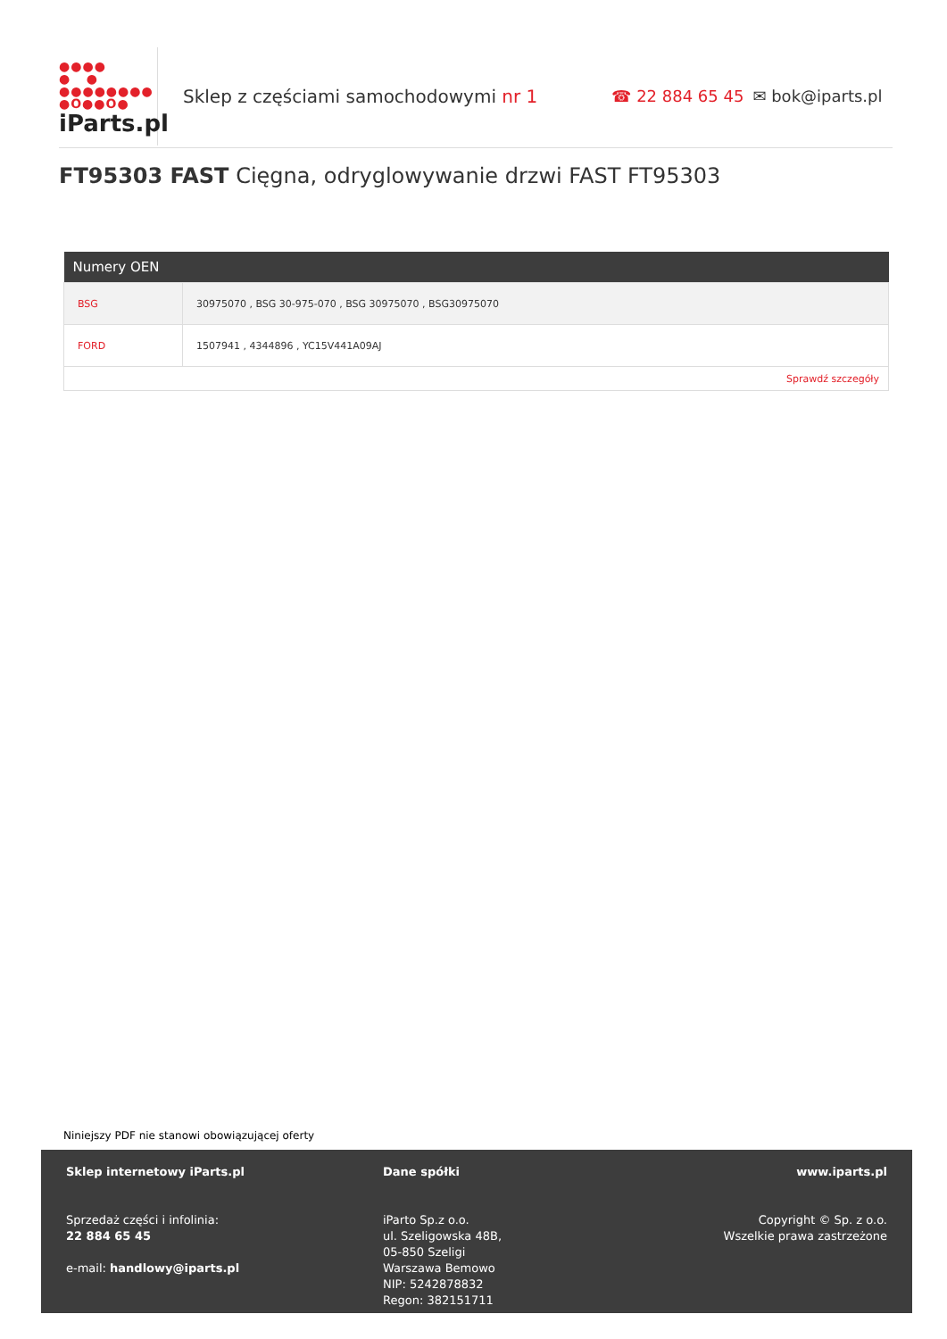●●●●
● ●
●●●●●●●●
●O●●O●
iParts.pl
Sklep z częściami samochodowymi nr 1 ☎ 22 884 65 45 ✉ bok@iparts.pl
FT95303 FAST Cięgna, odryglowywanie drzwi FAST FT95303
| Numery OEN | |
| --- | --- |
| BSG | 30975070 , BSG 30-975-070 , BSG 30975070 , BSG30975070 |
| FORD | 1507941 , 4344896 , YC15V441A09AJ |
| Sprawdź szczegóły | |
Niniejszy PDF nie stanowi obowiązującej oferty
Sklep internetowy iParts.pl
Sprzedaż części i infolinia:
22 884 65 45
e-mail: handlowy@iparts.pl
Dane spółki
iParto Sp.z o.o.
ul. Szeligowska 48B,
05-850 Szeligi
Warszawa Bemowo
NIP: 5242878832
Regon: 382151711
www.iparts.pl
Copyright © Sp. z o.o.
Wszelkie prawa zastrzeżone